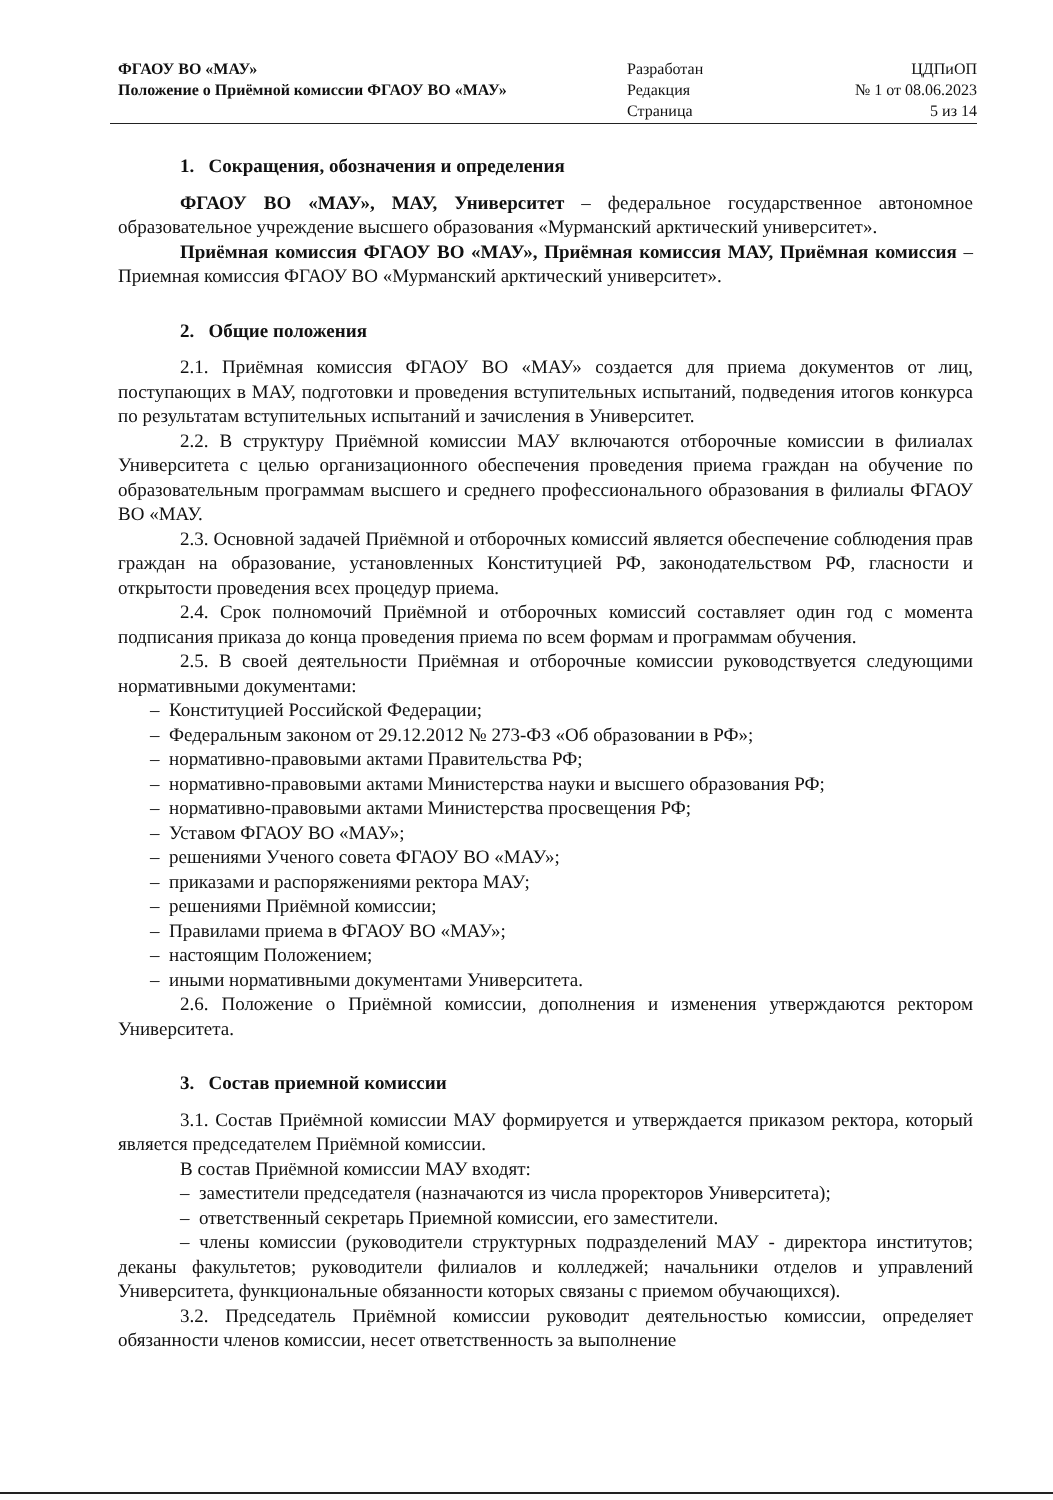ФГАОУ ВО «МАУ»
Положение о Приёмной комиссии ФГАОУ ВО «МАУ»
Разработан
Редакция
Страница
ЦДПиОП
№ 1 от 08.06.2023
5 из 14
1. Сокращения, обозначения и определения
ФГАОУ ВО «МАУ», МАУ, Университет – федеральное государственное автономное образовательное учреждение высшего образования «Мурманский арктический университет».
Приёмная комиссия ФГАОУ ВО «МАУ», Приёмная комиссия МАУ, Приёмная комиссия – Приемная комиссия ФГАОУ ВО «Мурманский арктический университет».
2. Общие положения
2.1. Приёмная комиссия ФГАОУ ВО «МАУ» создается для приема документов от лиц, поступающих в МАУ, подготовки и проведения вступительных испытаний, подведения итогов конкурса по результатам вступительных испытаний и зачисления в Университет.
2.2. В структуру Приёмной комиссии МАУ включаются отборочные комиссии в филиалах Университета с целью организационного обеспечения проведения приема граждан на обучение по образовательным программам высшего и среднего профессионального образования в филиалы ФГАОУ ВО «МАУ.
2.3. Основной задачей Приёмной и отборочных комиссий является обеспечение соблюдения прав граждан на образование, установленных Конституцией РФ, законодательством РФ, гласности и открытости проведения всех процедур приема.
2.4. Срок полномочий Приёмной и отборочных комиссий составляет один год с момента подписания приказа до конца проведения приема по всем формам и программам обучения.
2.5. В своей деятельности Приёмная и отборочные комиссии руководствуется следующими нормативными документами:
– Конституцией Российской Федерации;
– Федеральным законом от 29.12.2012 № 273-ФЗ «Об образовании в РФ»;
– нормативно-правовыми актами Правительства РФ;
– нормативно-правовыми актами Министерства науки и высшего образования РФ;
– нормативно-правовыми актами Министерства просвещения РФ;
– Уставом ФГАОУ ВО «МАУ»;
– решениями Ученого совета ФГАОУ ВО «МАУ»;
– приказами и распоряжениями ректора МАУ;
– решениями Приёмной комиссии;
– Правилами приема в ФГАОУ ВО «МАУ»;
– настоящим Положением;
– иными нормативными документами Университета.
2.6. Положение о Приёмной комиссии, дополнения и изменения утверждаются ректором Университета.
3. Состав приемной комиссии
3.1. Состав Приёмной комиссии МАУ формируется и утверждается приказом ректора, который является председателем Приёмной комиссии.
В состав Приёмной комиссии МАУ входят:
– заместители председателя (назначаются из числа проректоров Университета);
– ответственный секретарь Приемной комиссии, его заместители.
– члены комиссии (руководители структурных подразделений МАУ - директора институтов; деканы факультетов; руководители филиалов и колледжей; начальники отделов и управлений Университета, функциональные обязанности которых связаны с приемом обучающихся).
3.2. Председатель Приёмной комиссии руководит деятельностью комиссии, определяет обязанности членов комиссии, несет ответственность за выполнение